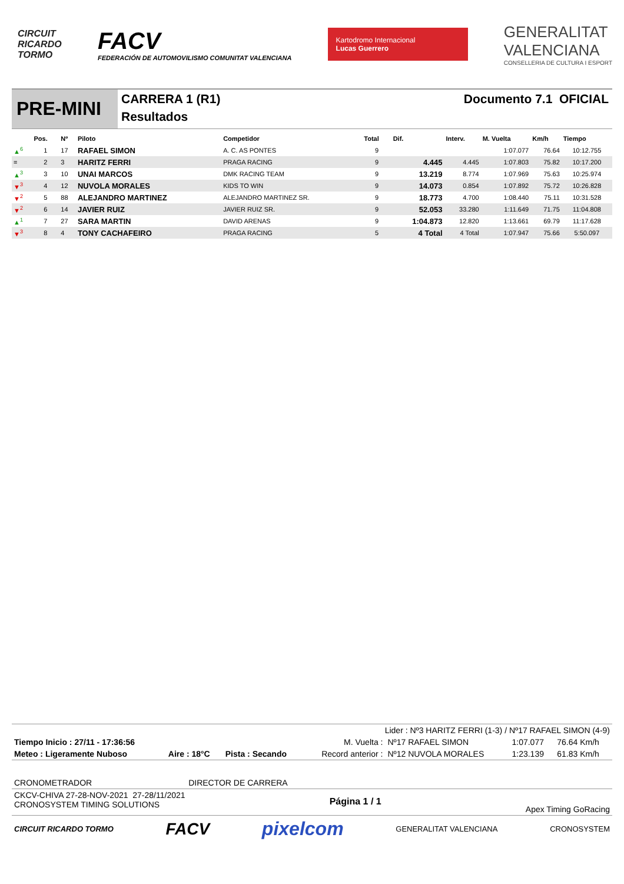CIRCUIT
RICARDO
TORMO
FACV
FEDERACIÓN DE AUTOMOVILISMO COMUNITAT VALENCIANA
Kartodromo Internacional
Lucas Guerrero
GENERALITAT
VALENCIANA
CONSELLERIA DE CULTURA I ESPORT
PRE-MINI
CARRERA 1 (R1)
Resultados
Documento 7.1 OFICIAL
| | Pos. | Nº | Piloto | Competidor | Total | Dif. | Interv. | M. Vuelta | Km/h | Tiempo |
| --- | --- | --- | --- | --- | --- | --- | --- | --- | --- | --- |
| ▲<sup>6</sup> | 1 | 17 | RAFAEL SIMON | A. C. AS PONTES | 9 | | | 1:07.077 | 76.64 | 10:12.755 |
| = | 2 | 3 | HARITZ FERRI | PRAGA RACING | 9 | 4.445 | 4.445 | 1:07.803 | 75.82 | 10:17.200 |
| ▲<sup>3</sup> | 3 | 10 | UNAI MARCOS | DMK RACING TEAM | 9 | 13.219 | 8.774 | 1:07.969 | 75.63 | 10:25.974 |
| ▼<sup>3</sup> | 4 | 12 | NUVOLA MORALES | KIDS TO WIN | 9 | 14.073 | 0.854 | 1:07.892 | 75.72 | 10:26.828 |
| ▼<sup>2</sup> | 5 | 88 | ALEJANDRO MARTINEZ | ALEJANDRO MARTINEZ SR. | 9 | 18.773 | 4.700 | 1:08.440 | 75.11 | 10:31.528 |
| ▼<sup>2</sup> | 6 | 14 | JAVIER RUIZ | JAVIER RUIZ SR. | 9 | 52.053 | 33.280 | 1:11.649 | 71.75 | 11:04.808 |
| ▲<sup>1</sup> | 7 | 27 | SARA MARTIN | DAVID ARENAS | 9 | 1:04.873 | 12.820 | 1:13.661 | 69.79 | 11:17.628 |
| ▼<sup>3</sup> | 8 | 4 | TONY CACHAFEIRO | PRAGA RACING | 5 | 4 Total | 4 Total | 1:07.947 | 75.66 | 5:50.097 |
Lider : Nº3 HARITZ FERRI (1-3) / Nº17 RAFAEL SIMON (4-9)
| Tiempo Inicio : 27/11 - 17:36:56 | | | M. Vuelta : | Nº17 RAFAEL SIMON | 1:07.077 | 76.64 Km/h |
| Meteo : Ligeramente Nuboso | Aire : 18°C | Pista : Secando | Record anterior : | Nº12 NUVOLA MORALES | 1:23.139 | 61.83 Km/h |
CRONOMETRADOR DIRECTOR DE CARRERA
CKCV-CHIVA 27-28-NOV-2021 27-28/11/2021
CRONOSYSTEM TIMING SOLUTIONS
Página 1 / 1
Apex Timing GoRacing
CIRCUIT RICARDO TORMO
FACV pixelcom
GENERALITAT VALENCIANA CRONOSYSTEM